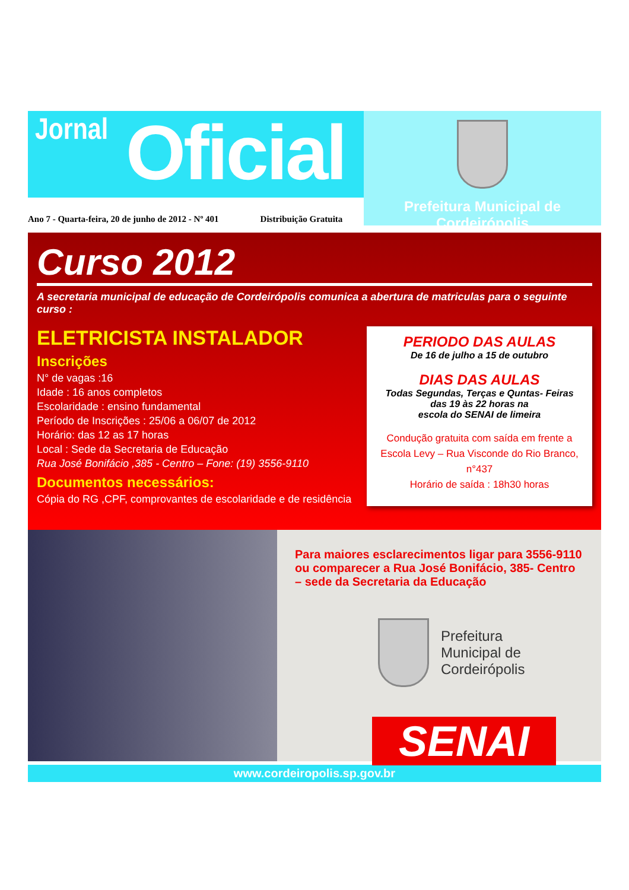Jornal Oficial
Prefeitura Municipal de Cordeirópolis
Ano 7 - Quarta-feira, 20 de junho de 2012 - Nº 401 Distribuição Gratuita
Curso 2012
A secretaria municipal de educação de Cordeirópolis comunica a abertura de matriculas para o seguinte curso :
ELETRICISTA INSTALADOR
Inscrições
N° de vagas :16
Idade : 16 anos completos
Escolaridade : ensino fundamental
Período de Inscrições : 25/06 a 06/07 de 2012
Horário: das 12 as 17 horas
Local : Sede da Secretaria de Educação
Rua José Bonifácio ,385 - Centro – Fone: (19) 3556-9110
Documentos necessários:
Cópia do RG ,CPF, comprovantes de escolaridade e de residência
PERIODO DAS AULAS
De 16 de julho a 15 de outubro
DIAS DAS AULAS
Todas Segundas, Terças e Quntas- Feiras
das 19 às 22 horas na
escola do SENAI de limeira
Condução gratuita com saída em frente a
Escola Levy – Rua Visconde do Rio Branco, n°437
Horário de saída : 18h30 horas
Para maiores esclarecimentos ligar para 3556-9110 ou comparecer a Rua José Bonifácio, 385- Centro – sede da Secretaria da Educação
Prefeitura
Municipal de
Cordeirópolis
SENAI
www.cordeiropolis.sp.gov.br